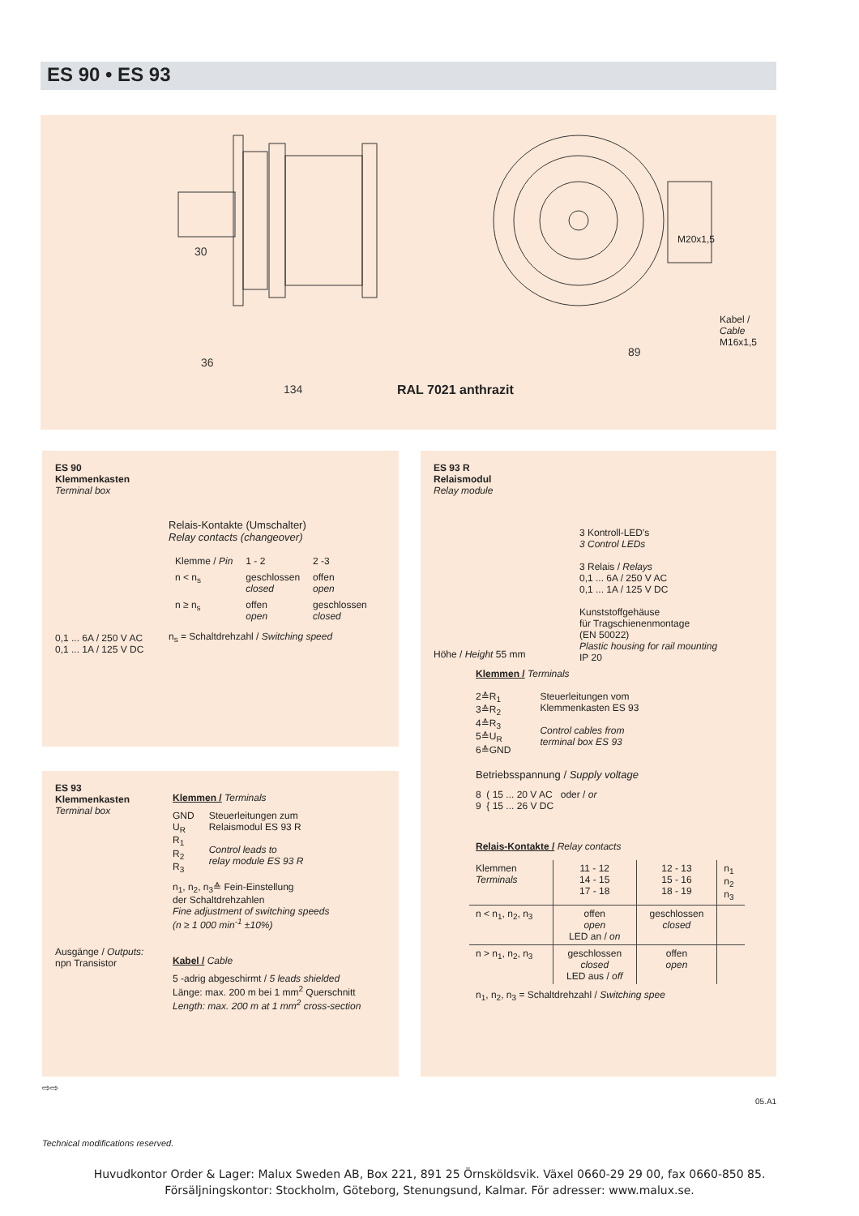ES 90 • ES 93
30
36
134
89
RAL 7021 anthrazit
M20x1,5
Kabel /
Cable
M16x1,5
ES 90
Klemmenkasten
Terminal box
0,1 ... 6A / 250 V AC
0,1 ... 1A / 125 V DC
Relais-Kontakte (Umschalter)
Relay contacts (changeover)
| Klemme / Pin | 1 - 2 | 2 -3 |
| n < n<sub>s</sub> | geschlossen closed | offen open |
| n ≥ n<sub>s</sub> | offen open | geschlossen closed |
n<sub>s</sub> = Schaltdrehzahl / Switching speed
ES 93
Klemmenkasten
Terminal box
Ausgänge / Outputs:
npn Transistor
Klemmen / Terminals
GND
U<sub>R</sub>
R<sub>1</sub>
R<sub>2</sub>
R<sub>3</sub>
Steuerleitungen zum
Relaismodul ES 93 R
Control leads to
relay module ES 93 R
n<sub>1</sub>, n<sub>2</sub>, n<sub>3</sub>≙ Fein-Einstellung
der Schaltdrehzahlen
Fine adjustment of switching speeds
(n ≥ 1 000 min<sup>-1</sup> ±10%)
Kabel / Cable
5 -adrig abgeschirmt / 5 leads shielded
Länge: max. 200 m bei 1 mm<sup>2</sup> Querschnitt
Length: max. 200 m at 1 mm<sup>2</sup> cross-section
ES 93 R
Relaismodul
Relay module
Höhe / Height 55 mm
3 Kontroll-LED's
3 Control LEDs
3 Relais / Relays
0,1 ... 6A / 250 V AC
0,1 ... 1A / 125 V DC
Kunststoffgehäuse
für Tragschienenmontage
(EN 50022)
Plastic housing for rail mounting
IP 20
Klemmen / Terminals
2≙R<sub>1</sub>
3≙R<sub>2</sub>
4≙R<sub>3</sub>
5≙U<sub>R</sub>
6≙GND
Steuerleitungen vom
Klemmenkasten ES 93
Control cables from
terminal box ES 93
Betriebsspannung / Supply voltage
8 ( 15 ... 20 V AC oder / or
9 { 15 ... 26 V DC
Relais-Kontakte / Relay contacts
| Klemmen Terminals | 11 - 12 14 - 15 17 - 18 | 12 - 13 15 - 16 18 - 19 | n<sub>1</sub> n<sub>2</sub> n<sub>3</sub> |
| n < n<sub>1</sub>, n<sub>2</sub>, n<sub>3</sub> | offen open LED an / on | geschlossen closed | |
| n > n<sub>1</sub>, n<sub>2</sub>, n<sub>3</sub> | geschlossen closed LED aus / off | offen open | |
n<sub>1</sub>, n<sub>2</sub>, n<sub>3</sub> = Schaltdrehzahl / Switching spee
⇨⇨
05.A1
Technical modifications reserved.
Huvudkontor Order & Lager: Malux Sweden AB, Box 221, 891 25 Örnsköldsvik. Växel 0660-29 29 00, fax 0660-850 85.
Försäljningskontor: Stockholm, Göteborg, Stenungsund, Kalmar. För adresser: www.malux.se.